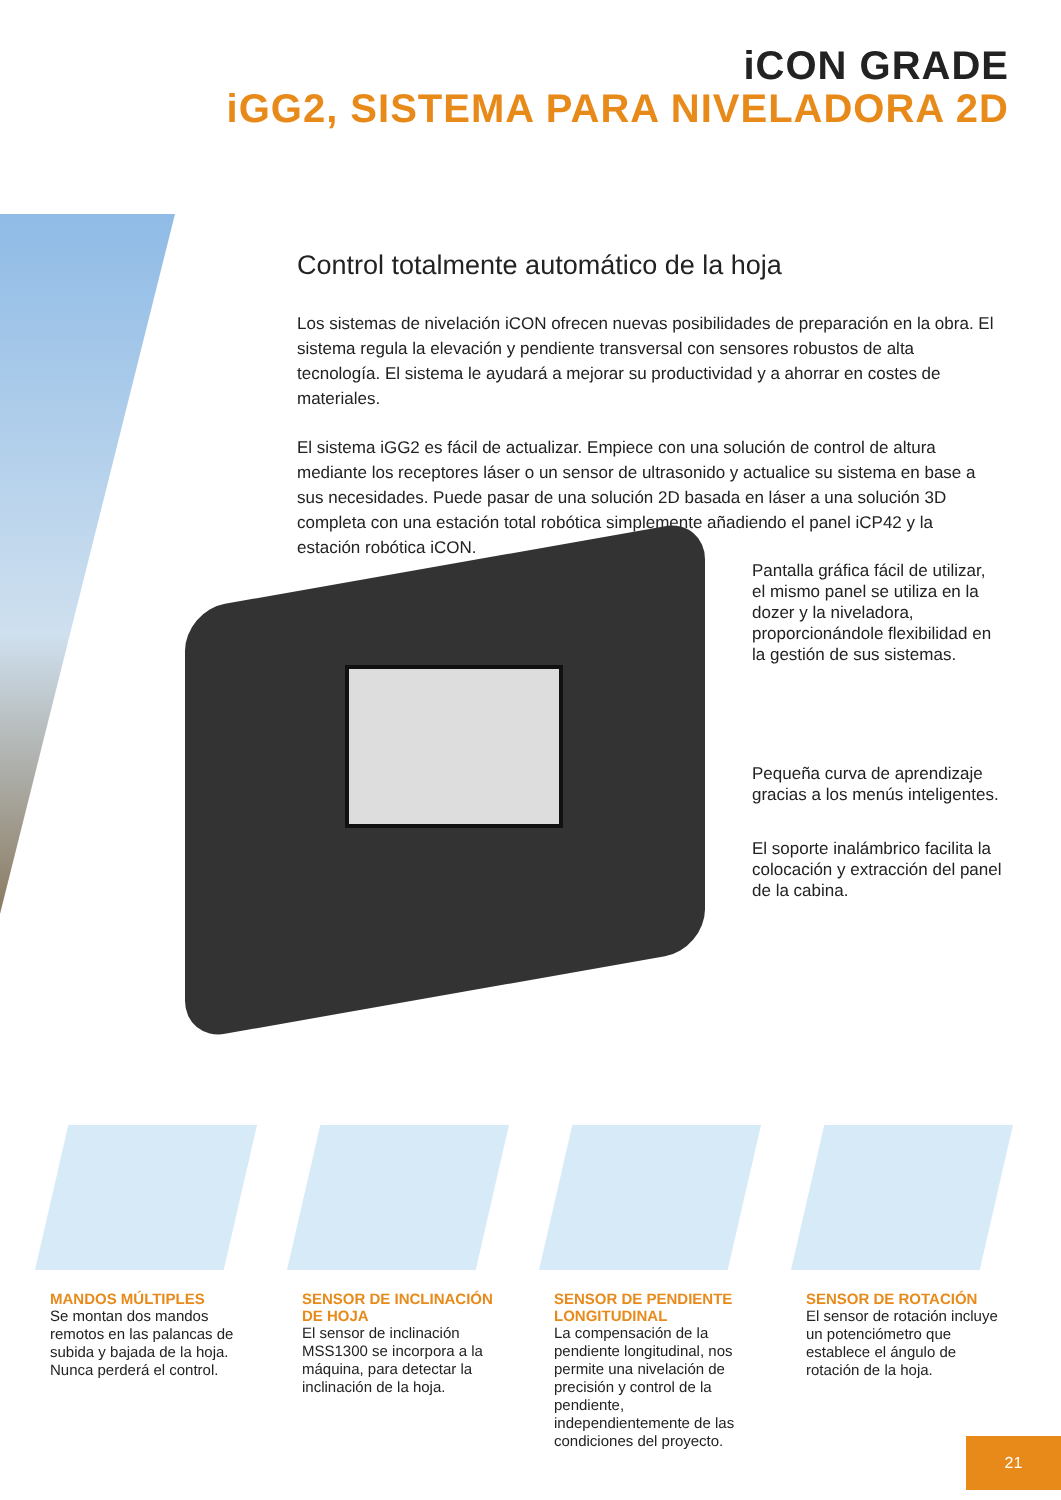iCON GRADE
iGG2, SISTEMA PARA NIVELADORA 2D
Control totalmente automático de la hoja
Los sistemas de nivelación iCON ofrecen nuevas posibilidades de preparación en la obra. El sistema regula la elevación y pendiente transversal con sensores robustos de alta tecnología. El sistema le ayudará a mejorar su productividad y a ahorrar en costes de materiales.
El sistema iGG2 es fácil de actualizar. Empiece con una solución de control de altura mediante los receptores láser o un sensor de ultrasonido y actualice su sistema en base a sus necesidades. Puede pasar de una solución 2D basada en láser a una solución 3D completa con una estación total robótica simplemente añadiendo el panel iCP42 y la estación robótica iCON.
Pantalla gráfica fácil de utilizar, el mismo panel se utiliza en la dozer y la niveladora, proporcionándole flexibilidad en la gestión de sus sistemas.
Pequeña curva de aprendizaje gracias a los menús inteligentes.
El soporte inalámbrico facilita la colocación y extracción del panel de la cabina.
MANDOS MÚLTIPLES
Se montan dos mandos remotos en las palancas de subida y bajada de la hoja. Nunca perderá el control.
SENSOR DE INCLINACIÓN DE HOJA
El sensor de inclinación MSS1300 se incorpora a la máquina, para detectar la inclinación de la hoja.
SENSOR DE PENDIENTE LONGITUDINAL
La compensación de la pendiente longitudinal, nos permite una nivelación de precisión y control de la pendiente, independientemente de las condiciones del proyecto.
SENSOR DE ROTACIÓN
El sensor de rotación incluye un potenciómetro que establece el ángulo de rotación de la hoja.
21